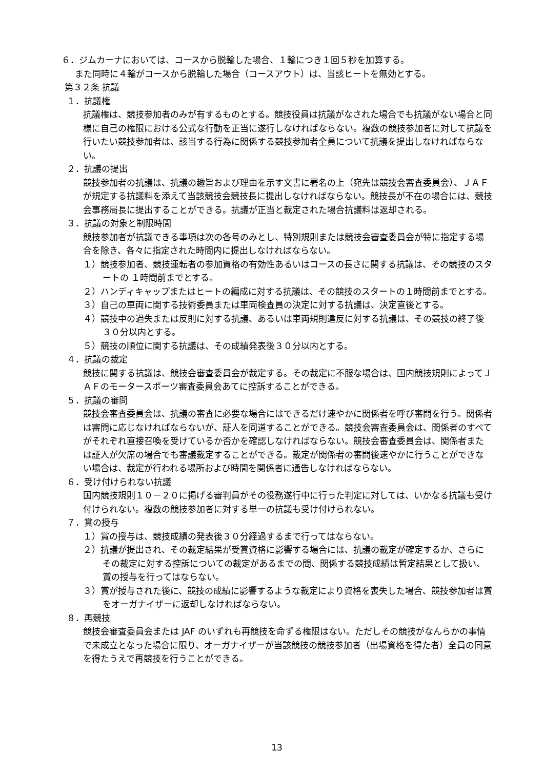６．ジムカーナにおいては、コースから脱輪した場合、１輪につき１回５秒を加算する。
また同時に４輪がコースから脱輪した場合（コースアウト）は、当該ヒートを無効とする。
第３２条 抗議
１．抗議権
抗議権は、競技参加者のみが有するものとする。競技役員は抗議がなされた場合でも抗議がない場合と同様に自己の権限における公式な行動を正当に遂行しなければならない。複数の競技参加者に対して抗議を行いたい競技参加者は、該当する行為に関係する競技参加者全員について抗議を提出しなければならない。
２．抗議の提出
競技参加者の抗議は、抗議の趣旨および理由を示す文書に署名の上（宛先は競技会審査委員会）、ＪＡＦが規定する抗議料を添えて当該競技会競技長に提出しなければならない。競技長が不在の場合には、競技会事務局長に提出することができる。抗議が正当と裁定された場合抗議料は返却される。
３．抗議の対象と制限時間
競技参加者が抗議できる事項は次の各号のみとし、特別規則または競技会審査委員会が特に指定する場合を除き、各々に指定された時間内に提出しなければならない。
１）競技参加者、競技運転者の参加資格の有効性あるいはコースの長さに関する抗議は、その競技のスタートの １時間前までとする。
２）ハンディキャップまたはヒートの編成に対する抗議は、その競技のスタートの１時間前までとする。
３）自己の車両に関する技術委員または車両検査員の決定に対する抗議は、決定直後とする。
４）競技中の過失または反則に対する抗議、あるいは車両規則違反に対する抗議は、その競技の終了後３０分以内とする。
５）競技の順位に関する抗議は、その成績発表後３０分以内とする。
４．抗議の裁定
競技に関する抗議は、競技会審査委員会が裁定する。その裁定に不服な場合は、国内競技規則によってＪＡＦのモータースポーツ審査委員会あてに控訴することができる。
５．抗議の審問
競技会審査委員会は、抗議の審査に必要な場合にはできるだけ速やかに関係者を呼び審問を行う。関係者は審問に応じなければならないが、証人を同道することができる。競技会審査委員会は、関係者のすべてがそれぞれ直接召喚を受けているか否かを確認しなければならない。競技会審査委員会は、関係者または証人が欠席の場合でも審議裁定することができる。裁定が関係者の審問後速やかに行うことができない場合は、裁定が行われる場所および時間を関係者に通告しなければならない。
６．受け付けられない抗議
国内競技規則１０－２０に掲げる審判員がその役務遂行中に行った判定に対しては、いかなる抗議も受け付けられない。複数の競技参加者に対する単一の抗議も受け付けられない。
７．賞の授与
１）賞の授与は、競技成績の発表後３０分経過するまで行ってはならない。
２）抗議が提出され、その裁定結果が受賞資格に影響する場合には、抗議の裁定が確定するか、さらにその裁定に対する控訴についての裁定があるまでの間、関係する競技成績は暫定結果として扱い、賞の授与を行ってはならない。
３）賞が授与された後に、競技の成績に影響するような裁定により資格を喪失した場合、競技参加者は賞をオーガナイザーに返却しなければならない。
８．再競技
競技会審査委員会または JAF のいずれも再競技を命ずる権限はない。ただしその競技がなんらかの事情で未成立となった場合に限り、オーガナイザーが当該競技の競技参加者（出場資格を得た者）全員の同意を得たうえで再競技を行うことができる。
13